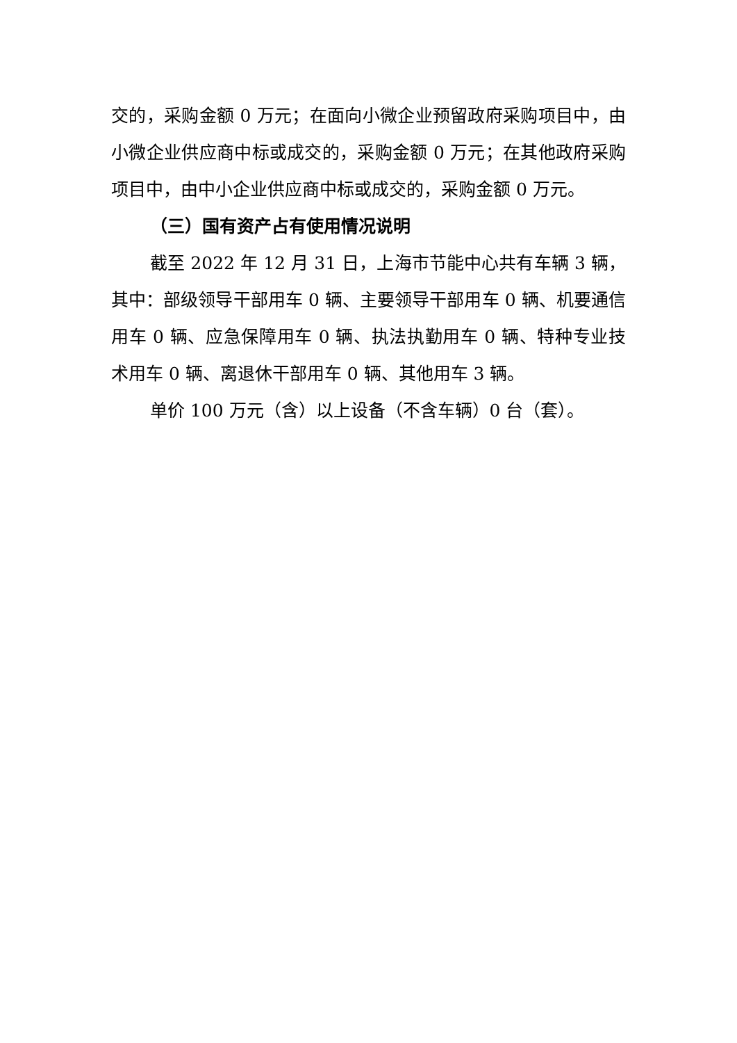交的，采购金额 0 万元；在面向小微企业预留政府采购项目中，由小微企业供应商中标或成交的，采购金额 0 万元；在其他政府采购项目中，由中小企业供应商中标或成交的，采购金额 0 万元。
（三）国有资产占有使用情况说明
截至 2022 年 12 月 31 日，上海市节能中心共有车辆 3 辆，其中：部级领导干部用车 0 辆、主要领导干部用车 0 辆、机要通信用车 0 辆、应急保障用车 0 辆、执法执勤用车 0 辆、特种专业技术用车 0 辆、离退休干部用车 0 辆、其他用车 3 辆。
单价 100 万元（含）以上设备（不含车辆）0 台（套）。